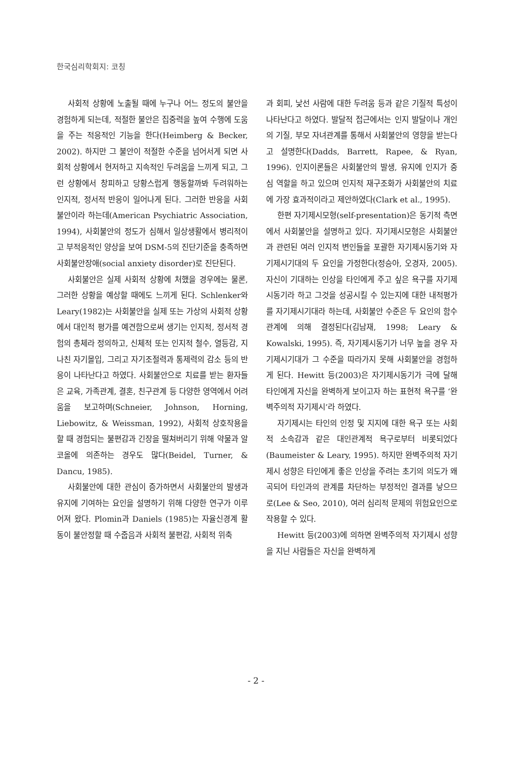한국심리학회지: 코칭
사회적 상황에 노출될 때에 누구나 어느 정도의 불안을 경험하게 되는데, 적절한 불안은 집중력을 높여 수행에 도움을 주는 적응적인 기능을 한다(Heimberg & Becker, 2002). 하지만 그 불안이 적절한 수준을 넘어서게 되면 사회적 상황에서 현저하고 지속적인 두려움을 느끼게 되고, 그런 상황에서 창피하고 당황스럽게 행동할까봐 두려워하는 인지적, 정서적 반응이 일어나게 된다. 그러한 반응을 사회불안이라 하는데(American Psychiatric Association, 1994), 사회불안의 정도가 심해서 일상생활에서 병리적이고 부적응적인 양상을 보여 DSM-5의 진단기준을 충족하면 사회불안장애(social anxiety disorder)로 진단된다.
사회불안은 실제 사회적 상황에 처했을 경우에는 물론, 그러한 상황을 예상할 때에도 느끼게 된다. Schlenker와 Leary(1982)는 사회불안을 실제 또는 가상의 사회적 상황에서 대인적 평가를 예견함으로써 생기는 인지적, 정서적 경험의 총체라 정의하고, 신체적 또는 인지적 철수, 열등감, 지나친 자기몰입, 그리고 자기조절력과 통제력의 감소 등의 반응이 나타난다고 하였다. 사회불안으로 치료를 받는 환자들은 교육, 가족관계, 결혼, 친구관계 등 다양한 영역에서 어려움을 보고하며(Schneier, Johnson, Horning, Liebowitz, & Weissman, 1992), 사회적 상호작용을 할 때 경험되는 불편감과 긴장을 떨쳐버리기 위해 약물과 알코올에 의존하는 경우도 많다(Beidel, Turner, & Dancu, 1985).
사회불안에 대한 관심이 증가하면서 사회불안의 발생과 유지에 기여하는 요인을 설명하기 위해 다양한 연구가 이루어져 왔다. Plomin과 Daniels (1985)는 자율신경계 활동이 불안정할 때 수줍음과 사회적 불편감, 사회적 위축
과 회피, 낯선 사람에 대한 두려움 등과 같은 기질적 특성이 나타난다고 하였다. 발달적 접근에서는 인지 발달이나 개인의 기질, 부모 자녀관계를 통해서 사회불안의 영향을 받는다고 설명한다(Dadds, Barrett, Rapee, & Ryan, 1996). 인지이론들은 사회불안의 발생, 유지에 인지가 중심 역할을 하고 있으며 인지적 재구조화가 사회불안의 치료에 가장 효과적이라고 제안하였다(Clark et al., 1995).
한편 자기제시모형(self-presentation)은 동기적 측면에서 사회불안을 설명하고 있다. 자기제시모형은 사회불안과 관련된 여러 인지적 변인들을 포괄한 자기제시동기와 자기제시기대의 두 요인을 가정한다(정승아, 오경자, 2005). 자신이 기대하는 인상을 타인에게 주고 싶은 욕구를 자기제시동기라 하고 그것을 성공시킬 수 있는지에 대한 내적평가를 자기제시기대라 하는데, 사회불안 수준은 두 요인의 함수관계에 의해 결정된다(김남재, 1998; Leary & Kowalski, 1995). 즉, 자기제시동기가 너무 높을 경우 자기제시기대가 그 수준을 따라가지 못해 사회불안을 경험하게 된다. Hewitt 등(2003)은 자기제시동기가 극에 달해 타인에게 자신을 완벽하게 보이고자 하는 표현적 욕구를 ‘완벽주의적 자기제시’라 하였다.
자기제시는 타인의 인정 및 지지에 대한 욕구 또는 사회적 소속감과 같은 대인관계적 욕구로부터 비롯되었다(Baumeister & Leary, 1995). 하지만 완벽주의적 자기제시 성향은 타인에게 좋은 인상을 주려는 초기의 의도가 왜곡되어 타인과의 관계를 차단하는 부정적인 결과를 낳으므로(Lee & Seo, 2010), 여러 심리적 문제의 위험요인으로 작용할 수 있다.
Hewitt 등(2003)에 의하면 완벽주의적 자기제시 성향을 지닌 사람들은 자신을 완벽하게
- 2 -